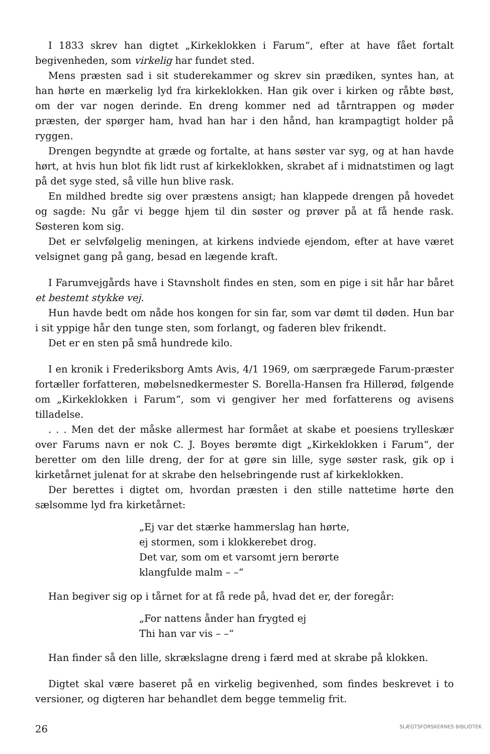I 1833 skrev han digtet „Kirkeklokken i Farum“, efter at have fået fortalt begivenheden, som virkelig har fundet sted.
Mens præsten sad i sit studerekammer og skrev sin prædiken, syntes han, at han hørte en mærkelig lyd fra kirkeklokken. Han gik over i kirken og råbte bøst, om der var nogen derinde. En dreng kommer ned ad tårntrappen og møder præsten, der spørger ham, hvad han har i den hånd, han krampagtigt holder på ryggen.
Drengen begyndte at græde og fortalte, at hans søster var syg, og at han havde hørt, at hvis hun blot fik lidt rust af kirkeklokken, skrabet af i midnatstimen og lagt på det syge sted, så ville hun blive rask.
En mildhed bredte sig over præstens ansigt; han klappede drengen på hovedet og sagde: Nu går vi begge hjem til din søster og prøver på at få hende rask. Søsteren kom sig.
Det er selvfølgelig meningen, at kirkens indviede ejendom, efter at have været velsignet gang på gang, besad en lægende kraft.
I Farumvejgårds have i Stavnsholt findes en sten, som en pige i sit hår har båret et bestemt stykke vej.
Hun havde bedt om nåde hos kongen for sin far, som var dømt til døden. Hun bar i sit yppige hår den tunge sten, som forlangt, og faderen blev frikendt.
Det er en sten på små hundrede kilo.
I en kronik i Frederiksborg Amts Avis, 4/1 1969, om særprægede Farum-præster fortæller forfatteren, møbelsnedkermester S. Borella-Hansen fra Hillerød, følgende om „Kirkeklokken i Farum“, som vi gengiver her med forfatterens og avisens tilladelse.
. . . Men det der måske allermest har formået at skabe et poesiens trylleskær over Farums navn er nok C. J. Boyes berømte digt „Kirkeklokken i Farum“, der beretter om den lille dreng, der for at gøre sin lille, syge søster rask, gik op i kirketårnet julenat for at skrabe den helsebringende rust af kirkeklokken.
Der berettes i digtet om, hvordan præsten i den stille nattetime hørte den sælsomme lyd fra kirketårnet:
„Ej var det stærke hammerslag han hørte,
ej stormen, som i klokkerebet drog.
Det var, som om et varsomt jern berørte
klangfulde malm – –“
Han begiver sig op i tårnet for at få rede på, hvad det er, der foregår:
„For nattens ånder han frygted ej
Thi han var vis – –“
Han finder så den lille, skrækslagne dreng i færd med at skrabe på klokken.
Digtet skal være baseret på en virkelig begivenhed, som findes beskrevet i to versioner, og digteren har behandlet dem begge temmelig frit.
26
SLÆGTSFORSKERNES BIBLIOTEK